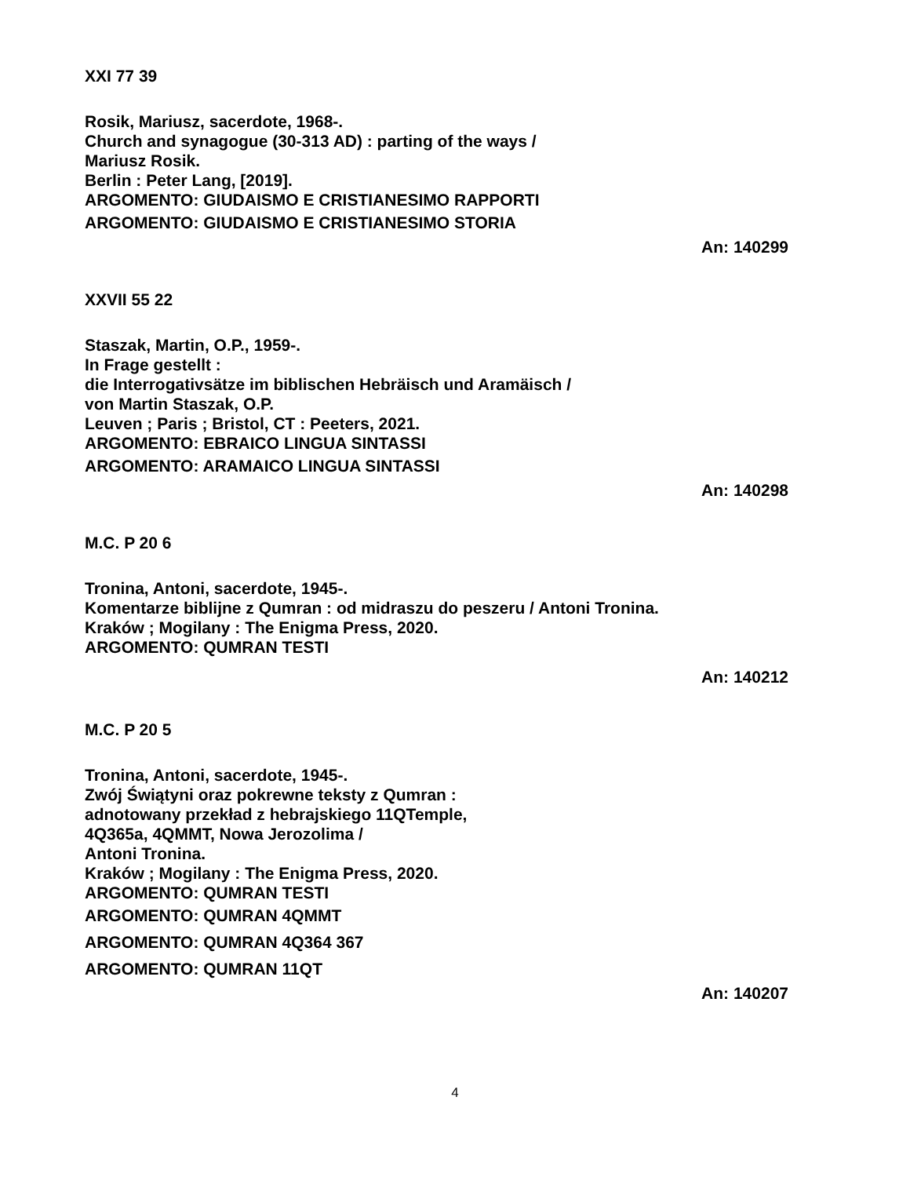XXI 77 39
Rosik, Mariusz, sacerdote, 1968-.
Church and synagogue (30-313 AD) : parting of the ways /
Mariusz Rosik.
Berlin : Peter Lang, [2019].
ARGOMENTO: GIUDAISMO E CRISTIANESIMO RAPPORTI
ARGOMENTO: GIUDAISMO E CRISTIANESIMO STORIA
An: 140299
XXVII 55 22
Staszak, Martin, O.P., 1959-.
In Frage gestellt :
die Interrogativsätze im biblischen Hebräisch und Aramäisch /
von Martin Staszak, O.P.
Leuven ; Paris ; Bristol, CT : Peeters, 2021.
ARGOMENTO: EBRAICO LINGUA SINTASSI
ARGOMENTO: ARAMAICO LINGUA SINTASSI
An: 140298
M.C. P 20 6
Tronina, Antoni, sacerdote, 1945-.
Komentarze biblijne z Qumran : od midraszu do peszeru / Antoni Tronina.
Kraków ; Mogilany : The Enigma Press, 2020.
ARGOMENTO: QUMRAN TESTI
An: 140212
M.C. P 20 5
Tronina, Antoni, sacerdote, 1945-.
Zwój Świątyni oraz pokrewne teksty z Qumran :
adnotowany przekład z hebrajskiego 11QTemple,
4Q365a, 4QMMT, Nowa Jerozolima /
Antoni Tronina.
Kraków ; Mogilany : The Enigma Press, 2020.
ARGOMENTO: QUMRAN TESTI
ARGOMENTO: QUMRAN 4QMMT
ARGOMENTO: QUMRAN 4Q364 367
ARGOMENTO: QUMRAN 11QT
An: 140207
4